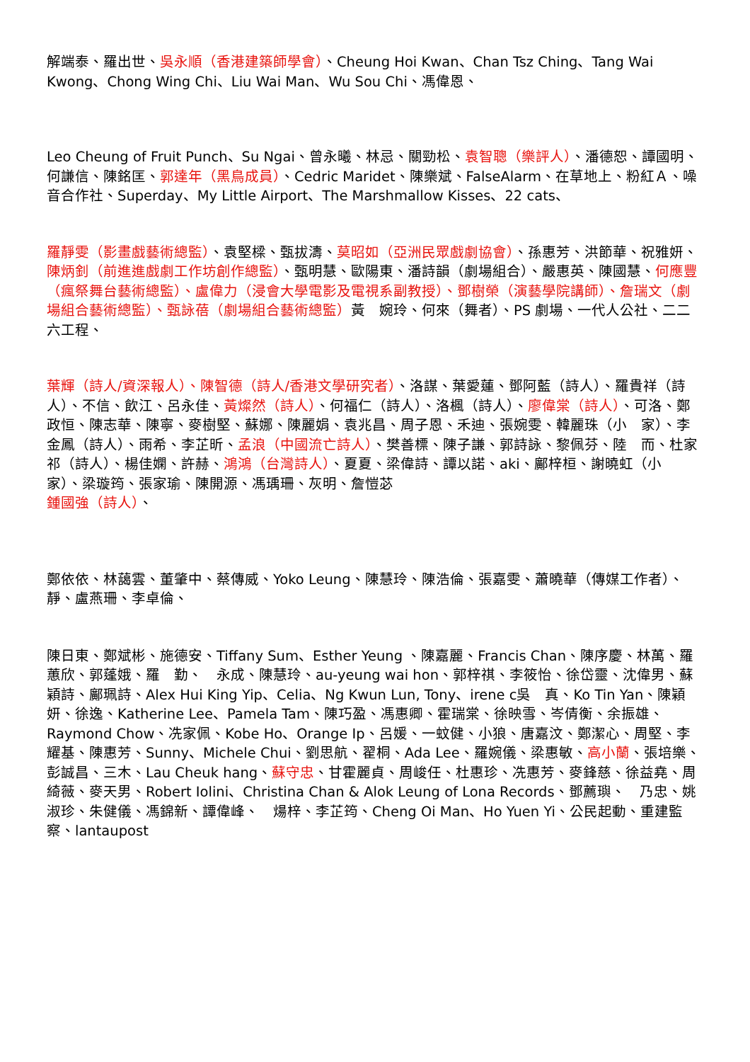解端泰、羅出世、吳永順（香港建築師學會）、Cheung Hoi Kwan、Chan Tsz Ching、Tang Wai Kwong、Chong Wing Chi、Liu Wai Man、Wu Sou Chi、馮偉恩、
Leo Cheung of Fruit Punch、Su Ngai、曾永曦、林忌、關勁松、袁智聰（樂評人）、潘德恕、譚國明、何謙信、陳銘匡、郭達年（黑鳥成員）、Cedric Maridet、陳樂斌、FalseAlarm、在草地上、粉紅Ａ、噪音合作社、Superday、My Little Airport、The Marshmallow Kisses、22 cats、
羅靜雯（影畫戲藝術總監）、袁堅樑、甄拔濤、莫昭如（亞洲民眾戲劇協會）、孫惠芳、洪節華、祝雅妍、陳炳釗（前進進戲劇工作坊創作總監）、甄明慧、歐陽東、潘詩韻（劇場組合）、嚴惠英、陳國慧、何應豐（瘋祭舞台藝術總監）、盧偉力（浸會大學電影及電視系副教授）、鄧樹榮（演藝學院講師）、詹瑞文（劇場組合藝術總監）、甄詠蓓（劇場組合藝術總監）黃　婉玲、何來（舞者）、PS 劇場、一代人公社、二二六工程、
葉輝（詩人/資深報人）、陳智德（詩人/香港文學研究者）、洛謀、葉愛蓮、鄧阿藍（詩人）、羅貴祥（詩人）、不信、飲江、呂永佳、黃燦然（詩人）、何福仁（詩人）、洛楓（詩人）、廖偉棠（詩人）、可洛、鄭政恒、陳志華、陳寧、麥樹堅、蘇娜、陳麗娟、袁兆昌、周子恩、禾迪、張婉雯、韓麗珠（小　家）、李金鳳（詩人）、雨希、李芷昕、孟浪（中國流亡詩人）、樊善標、陳子謙、郭詩詠、黎佩芬、陸　而、杜家祁（詩人）、楊佳嫻、許赫、鴻鴻（台灣詩人）、夏夏、梁偉詩、譚以諾、aki、鄺梓桓、謝曉虹（小　家）、梁璇筠、張家瑜、陳開源、馮瑀珊、灰明、詹愷苾
鍾國強（詩人）、
鄭依依、林藹雲、董肇中、蔡傳威、Yoko Leung、陳慧玲、陳浩倫、張嘉雯、蕭曉華（傳媒工作者）、　靜、盧燕珊、李卓倫、
陳日東、鄭斌彬、施德安、Tiffany Sum、Esther Yeung 、陳嘉麗、Francis Chan、陳序慶、林萬、羅蕙欣、郭蓬娥、羅　勤、　永成、陳慧玲、au-yeung wai hon、郭梓祺、李筱怡、徐岱靈、沈偉男、蘇穎詩、鄺珮詩、Alex Hui King Yip、Celia、Ng Kwun Lun, Tony、irene c吳　真、Ko Tin Yan、陳穎妍、徐逸、Katherine Lee、Pamela Tam、陳巧盈、馮惠卿、霍瑞棠、徐映雪、岑倩衡、余振雄、Raymond Chow、冼家佩、Kobe Ho、Orange Ip、呂媛、一蚊健、小狼、唐嘉汶、鄭潔心、周堅、李耀基、陳惠芳、Sunny、Michele Chui、劉思航、翟桐、Ada Lee、羅婉儀、梁惠敏、高小蘭、張培樂、彭誠昌、三木、Lau Cheuk hang、蘇守忠、甘霍麗貞、周峻任、杜惠珍、冼惠芳、麥鋒慈、徐益堯、周綺薇、麥天男、Robert Iolini、Christina Chan & Alok Leung of Lona Records、鄧薦璵、　乃忠、姚淑珍、朱健儀、馮錦新、譚偉峰、　煬梓、李芷筠、Cheng Oi Man、Ho Yuen Yi、公民起動、重建監察、lantaupost